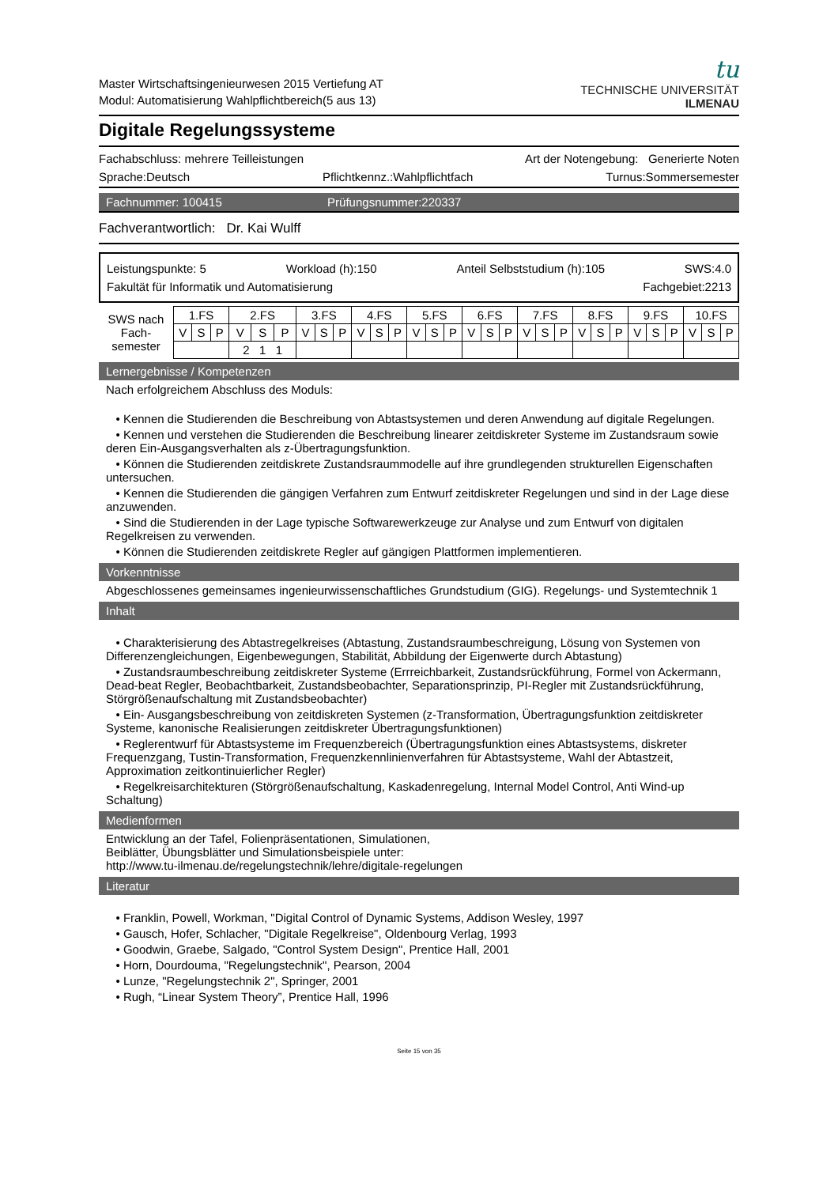Master Wirtschaftsingenieurwesen 2015 Vertiefung AT
Modul: Automatisierung Wahlpflichtbereich(5 aus 13)
tu
TECHNISCHE UNIVERSITÄT
ILMENAU
Digitale Regelungssysteme
Fachabschluss: mehrere Teilleistungen Art der Notengebung: Generierte Noten
Sprache:Deutsch Pflichtkennz.:Wahlpflichtfach Turnus:Sommersemester
Fachnummer: 100415 Prüfungsnummer:220337
Fachverantwortlich: Dr. Kai Wulff
Leistungspunkte: 5 Workload (h):150 Anteil Selbststudium (h):105 SWS:4.0
Fakultät für Informatik und Automatisierung Fachgebiet:2213
| SWS nach Fach- semester | 1.FS | | | 2.FS | | | 3.FS | | | 4.FS | | | 5.FS | | | 6.FS | | | 7.FS | | | 8.FS | | | 9.FS | | | 10.FS | | |
| --- | --- | --- | --- | --- | --- | --- | --- | --- | --- | --- | --- | --- | --- | --- | --- | --- | --- | --- | --- | --- | --- | --- | --- | --- | --- | --- | --- | --- | --- | --- |
| | V | S | P | V | S | P | V | S | P | V | S | P | V | S | P | V | S | P | V | S | P | V | S | P | V | S | P | V | S | P |
| | | | | 2 1 1 | | | | | | | | | | | | | | | | | | | | | | | | | | |
Lernergebnisse / Kompetenzen
Nach erfolgreichem Abschluss des Moduls:
• Kennen die Studierenden die Beschreibung von Abtastsystemen und deren Anwendung auf digitale Regelungen.
• Kennen und verstehen die Studierenden die Beschreibung linearer zeitdiskreter Systeme im Zustandsraum sowie deren Ein-Ausgangsverhalten als z-Übertragungsfunktion.
• Können die Studierenden zeitdiskrete Zustandsraummodelle auf ihre grundlegenden strukturellen Eigenschaften untersuchen.
• Kennen die Studierenden die gängigen Verfahren zum Entwurf zeitdiskreter Regelungen und sind in der Lage diese anzuwenden.
• Sind die Studierenden in der Lage typische Softwarewerkzeuge zur Analyse und zum Entwurf von digitalen Regelkreisen zu verwenden.
• Können die Studierenden zeitdiskrete Regler auf gängigen Plattformen implementieren.
Vorkenntnisse
Abgeschlossenes gemeinsames ingenieurwissenschaftliches Grundstudium (GIG). Regelungs- und Systemtechnik 1
Inhalt
• Charakterisierung des Abtastregelkreises (Abtastung, Zustandsraumbeschreigung, Lösung von Systemen von Differenzengleichungen, Eigenbewegungen, Stabilität, Abbildung der Eigenwerte durch Abtastung)
• Zustandsraumbeschreibung zeitdiskreter Systeme (Errreichbarkeit, Zustandsrückführung, Formel von Ackermann, Dead-beat Regler, Beobachtbarkeit, Zustandsbeobachter, Separationsprinzip, PI-Regler mit Zustandsrückführung, Störgrößenaufschaltung mit Zustandsbeobachter)
• Ein- Ausgangsbeschreibung von zeitdiskreten Systemen (z-Transformation, Übertragungsfunktion zeitdiskreter Systeme, kanonische Realisierungen zeitdiskreter Übertragungsfunktionen)
• Reglerentwurf für Abtastsysteme im Frequenzbereich (Übertragungsfunktion eines Abtastsystems, diskreter Frequenzgang, Tustin-Transformation, Frequenzkennlinienverfahren für Abtastsysteme, Wahl der Abtastzeit, Approximation zeitkontinuierlicher Regler)
• Regelkreisarchitekturen (Störgrößenaufschaltung, Kaskadenregelung, Internal Model Control, Anti Wind-up Schaltung)
Medienformen
Entwicklung an der Tafel, Folienpräsentationen, Simulationen,
Beiblätter, Übungsblätter und Simulationsbeispiele unter:
http://www.tu-ilmenau.de/regelungstechnik/lehre/digitale-regelungen
Literatur
• Franklin, Powell, Workman, "Digital Control of Dynamic Systems, Addison Wesley, 1997
• Gausch, Hofer, Schlacher, "Digitale Regelkreise", Oldenbourg Verlag, 1993
• Goodwin, Graebe, Salgado, "Control System Design", Prentice Hall, 2001
• Horn, Dourdouma, "Regelungstechnik", Pearson, 2004
• Lunze, "Regelungstechnik 2", Springer, 2001
• Rugh, “Linear System Theory”, Prentice Hall, 1996
Seite 15 von 35